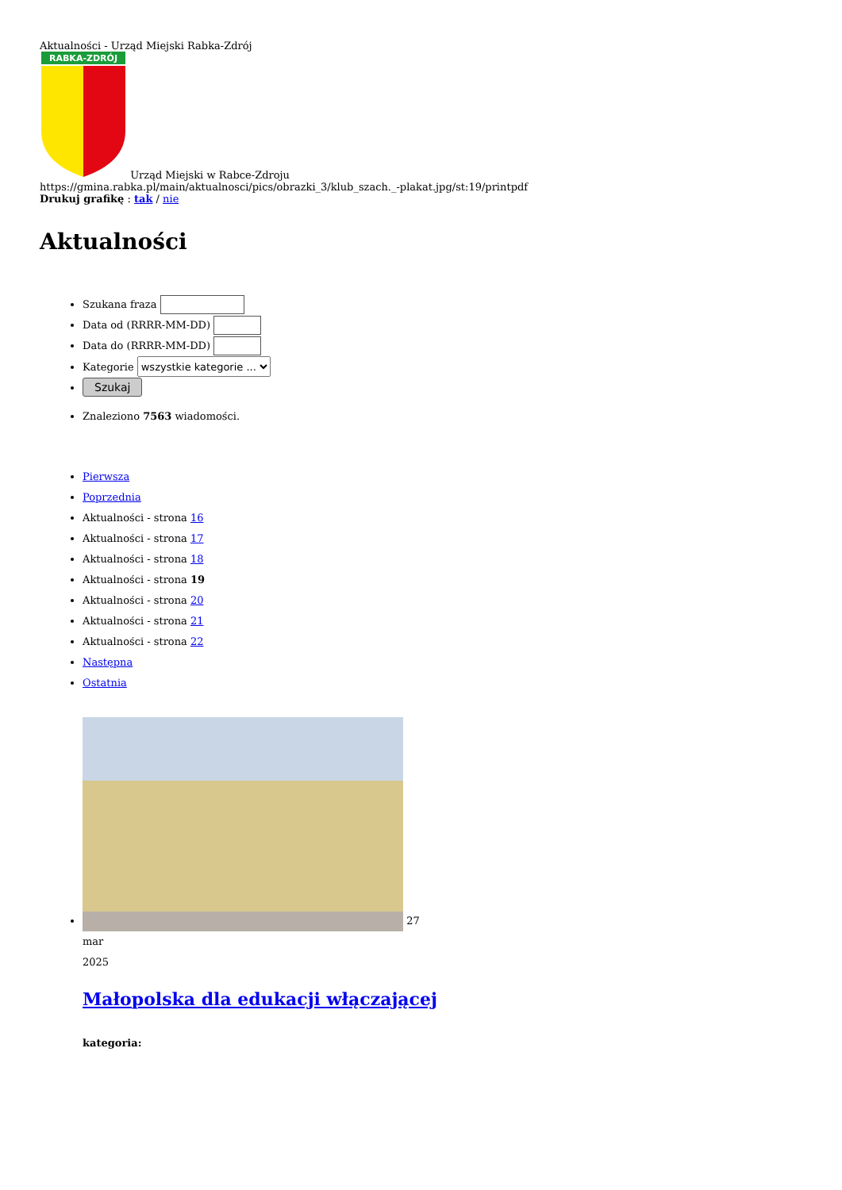Aktualności - Urząd Miejski Rabka-Zdrój
RABKA-ZDRÓJ
Urząd Miejski w Rabce-Zdroju
https://gmina.rabka.pl/main/aktualnosci/pics/obrazki_3/klub_szach._-plakat.jpg/st:19/printpdf
Drukuj grafikę : tak / nie
Aktualności
Szukana fraza
Data od (RRRR-MM-DD)
Data do (RRRR-MM-DD)
Kategorie wszystkie kategorie ...
Szukaj
Znaleziono 7563 wiadomości.
Pierwsza
Poprzednia
Aktualności - strona 16
Aktualności - strona 17
Aktualności - strona 18
Aktualności - strona 19
Aktualności - strona 20
Aktualności - strona 21
Aktualności - strona 22
Następna
Ostatnia
27
mar
2025
Małopolska dla edukacji włączającej
kategoria: